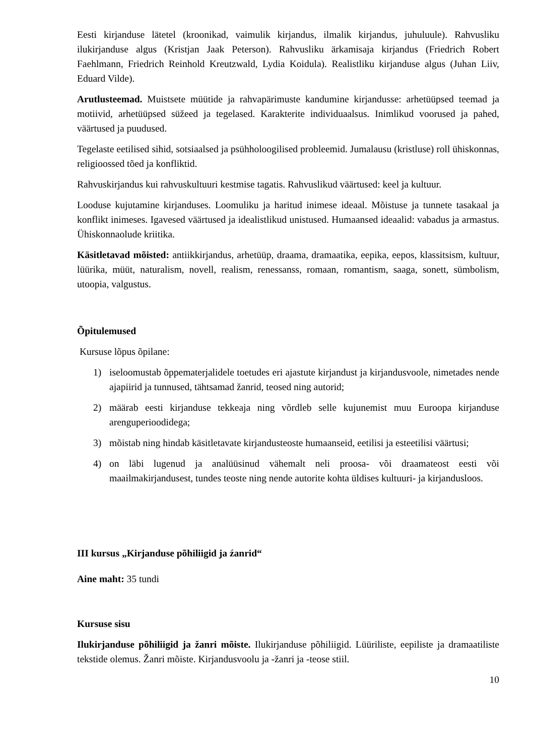Eesti kirjanduse lätetel (kroonikad, vaimulik kirjandus, ilmalik kirjandus, juhuluule). Rahvusliku ilukirjanduse algus (Kristjan Jaak Peterson). Rahvusliku ärkamisaja kirjandus (Friedrich Robert Faehlmann, Friedrich Reinhold Kreutzwald, Lydia Koidula). Realistliku kirjanduse algus (Juhan Liiv, Eduard Vilde).
Arutlusteemad. Muistsete müütide ja rahvapärimuste kandumine kirjandusse: arhetüüpsed teemad ja motiivid, arhetüüpsed süžeed ja tegelased. Karakterite individuaalsus. Inimlikud voorused ja pahed, väärtused ja puudused.
Tegelaste eetilised sihid, sotsiaalsed ja psühholoogilised probleemid. Jumalausu (kristluse) roll ühiskonnas, religioossed tõed ja konfliktid.
Rahvuskirjandus kui rahvuskultuuri kestmise tagatis. Rahvuslikud väärtused: keel ja kultuur.
Looduse kujutamine kirjanduses. Loomuliku ja haritud inimese ideaal. Mõistuse ja tunnete tasakaal ja konflikt inimeses. Igavesed väärtused ja idealistlikud unistused. Humaansed ideaalid: vabadus ja armastus. Ühiskonnaolude kriitika.
Käsitletavad mõisted: antiikkirjandus, arhetüüp, draama, dramaatika, eepika, eepos, klassitsism, kultuur, lüürika, müüt, naturalism, novell, realism, renessanss, romaan, romantism, saaga, sonett, sümbolism, utoopia, valgustus.
Õpitulemused
Kursuse lõpus õpilane:
1) iseloomustab õppematerjalidele toetudes eri ajastute kirjandust ja kirjandusvoole, nimetades nende ajapiirid ja tunnused, tähtsamad žanrid, teosed ning autorid;
2) määrab eesti kirjanduse tekkeaja ning võrdleb selle kujunemist muu Euroopa kirjanduse arenguperioodidega;
3) mõistab ning hindab käsitletavate kirjandusteoste humaanseid, eetilisi ja esteetilisi väärtusi;
4) on läbi lugenud ja analüüsinud vähemalt neli proosa- või draamateost eesti või maailmakirjandusest, tundes teoste ning nende autorite kohta üldises kultuuri- ja kirjandusloos.
III kursus „Kirjanduse põhiliigid ja źanrid“
Aine maht: 35 tundi
Kursuse sisu
Ilukirjanduse põhiliigid ja žanri mõiste. Ilukirjanduse põhiliigid. Lüüriliste, eepiliste ja dramaatiliste tekstide olemus. Žanri mõiste. Kirjandusvoolu ja -žanri ja -teose stiil.
10